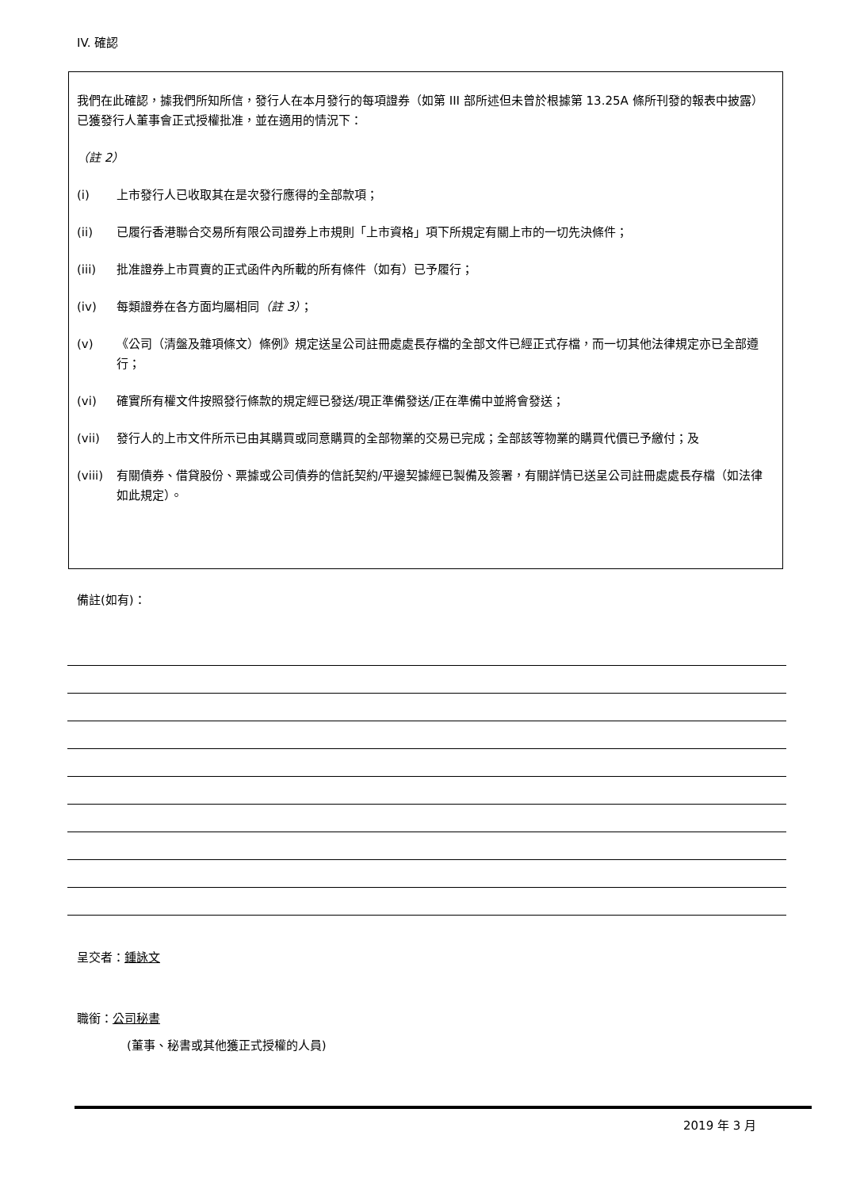IV. 確認
我們在此確認，據我們所知所信，發行人在本月發行的每項證券（如第 III 部所述但未曾於根據第 13.25A 條所刊發的報表中披露）已獲發行人董事會正式授權批准，並在適用的情況下：
（註 2）
(i) 上市發行人已收取其在是次發行應得的全部款項；
(ii) 已履行香港聯合交易所有限公司證券上市規則「上市資格」項下所規定有關上市的一切先決條件；
(iii) 批准證券上市買賣的正式函件內所載的所有條件（如有）已予履行；
(iv) 每類證券在各方面均屬相同（註 3）；
(v) 《公司（清盤及雜項條文）條例》規定送呈公司註冊處處長存檔的全部文件已經正式存檔，而一切其他法律規定亦已全部遵行；
(vi) 確實所有權文件按照發行條款的規定經已發送/現正準備發送/正在準備中並將會發送；
(vii) 發行人的上市文件所示已由其購買或同意購買的全部物業的交易已完成；全部該等物業的購買代價已予繳付；及
(viii) 有關債券、借貸股份、票據或公司債券的信託契約/平邊契據經已製備及簽署，有關詳情已送呈公司註冊處處長存檔（如法律如此規定）。
備註(如有)：
呈交者：鍾詠文
職銜：公司秘書
(董事、秘書或其他獲正式授權的人員)
2019 年 3 月